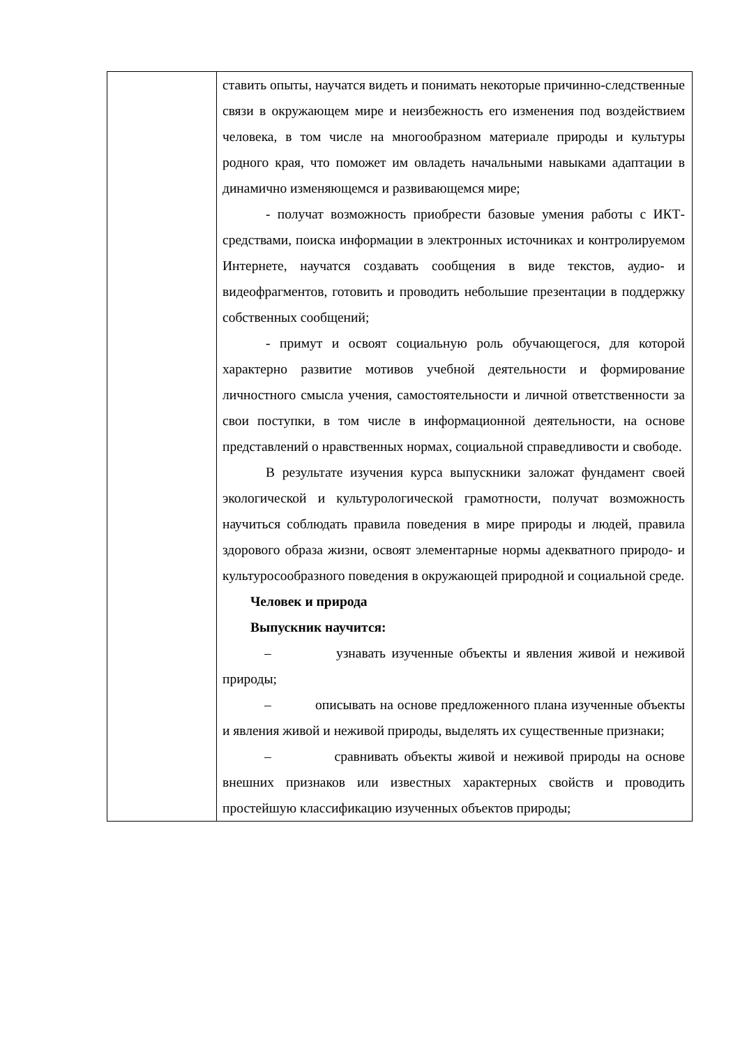| | ставить опыты, научатся видеть и понимать некоторые причинно-следственные связи в окружающем мире и неизбежность его изменения под воздействием человека, в том числе на многообразном материале природы и культуры родного края, что поможет им овладеть начальными навыками адаптации в динамично изменяющемся и развивающемся мире; - получат возможность приобрести базовые умения работы с ИКТ-средствами, поиска информации в электронных источниках и контролируемом Интернете, научатся создавать сообщения в виде текстов, аудио- и видеофрагментов, готовить и проводить небольшие презентации в поддержку собственных сообщений; - примут и освоят социальную роль обучающегося, для которой характерно развитие мотивов учебной деятельности и формирование личностного смысла учения, самостоятельности и личной ответственности за свои поступки, в том числе в информационной деятельности, на основе представлений о нравственных нормах, социальной справедливости и свободе. В результате изучения курса выпускники заложат фундамент своей экологической и культурологической грамотности, получат возможность научиться соблюдать правила поведения в мире природы и людей, правила здорового образа жизни, освоят элементарные нормы адекватного природо- и культуросообразного поведения в окружающей природной и социальной среде. Человек и природа Выпускник научится: – узнавать изученные объекты и явления живой и неживой природы; – описывать на основе предложенного плана изученные объекты и явления живой и неживой природы, выделять их существенные признаки; – сравнивать объекты живой и неживой природы на основе внешних признаков или известных характерных свойств и проводить простейшую классификацию изученных объектов природы; |